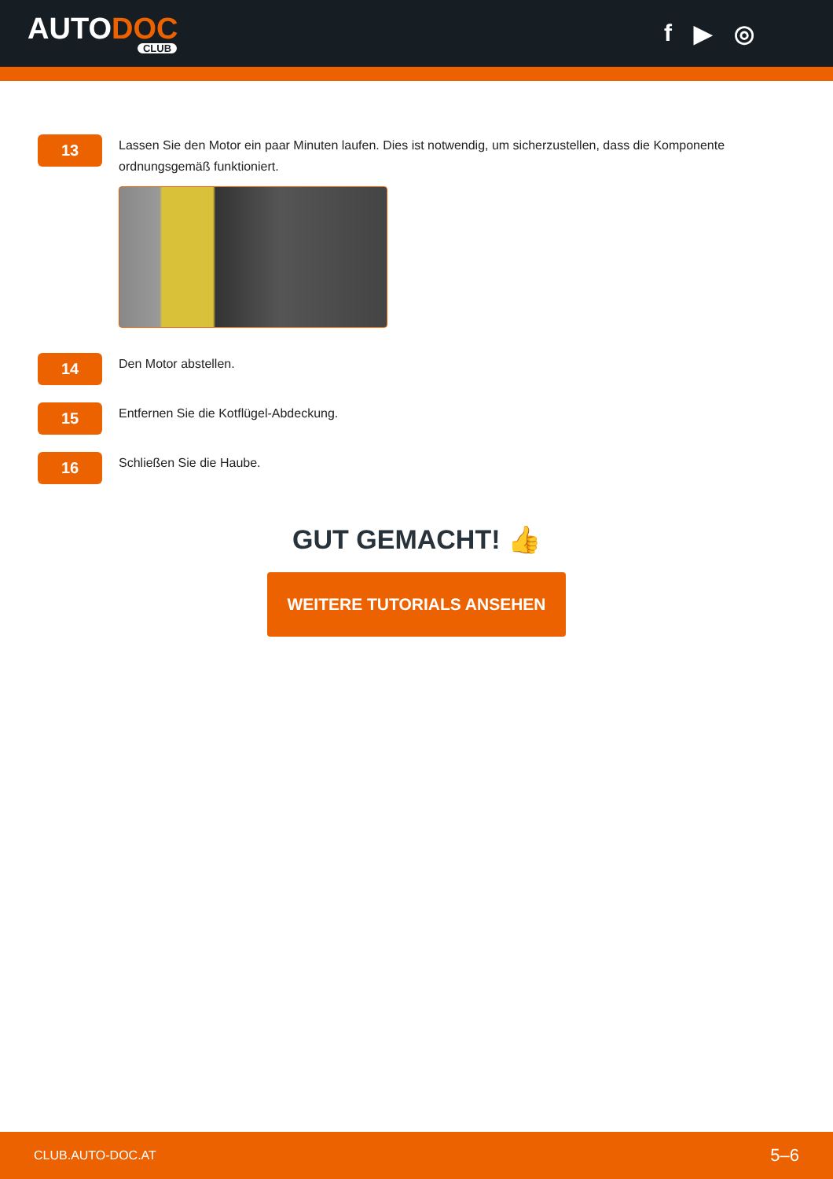AUTODOC
CLUB
f ▶ ◎
13
Lassen Sie den Motor ein paar Minuten laufen. Dies ist notwendig, um sicherzustellen, dass die Komponente ordnungsgemäß funktioniert.
14
Den Motor abstellen.
15
Entfernen Sie die Kotflügel-Abdeckung.
16
Schließen Sie die Haube.
GUT GEMACHT! 👍
WEITERE TUTORIALS ANSEHEN
CLUB.AUTO-DOC.AT 5–6